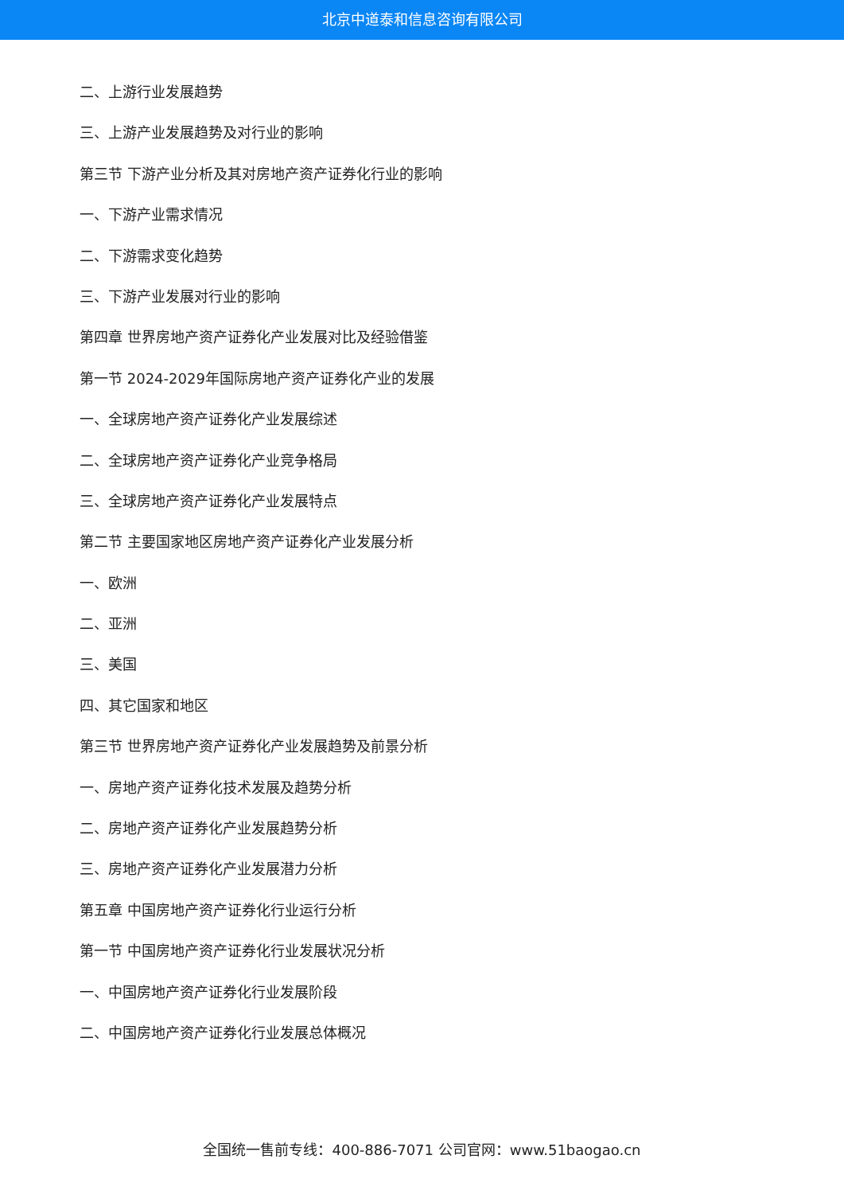北京中道泰和信息咨询有限公司
二、上游行业发展趋势
三、上游产业发展趋势及对行业的影响
第三节 下游产业分析及其对房地产资产证券化行业的影响
一、下游产业需求情况
二、下游需求变化趋势
三、下游产业发展对行业的影响
第四章 世界房地产资产证券化产业发展对比及经验借鉴
第一节 2024-2029年国际房地产资产证券化产业的发展
一、全球房地产资产证券化产业发展综述
二、全球房地产资产证券化产业竞争格局
三、全球房地产资产证券化产业发展特点
第二节 主要国家地区房地产资产证券化产业发展分析
一、欧洲
二、亚洲
三、美国
四、其它国家和地区
第三节 世界房地产资产证券化产业发展趋势及前景分析
一、房地产资产证券化技术发展及趋势分析
二、房地产资产证券化产业发展趋势分析
三、房地产资产证券化产业发展潜力分析
第五章 中国房地产资产证券化行业运行分析
第一节 中国房地产资产证券化行业发展状况分析
一、中国房地产资产证券化行业发展阶段
二、中国房地产资产证券化行业发展总体概况
全国统一售前专线：400-886-7071 公司官网：www.51baogao.cn